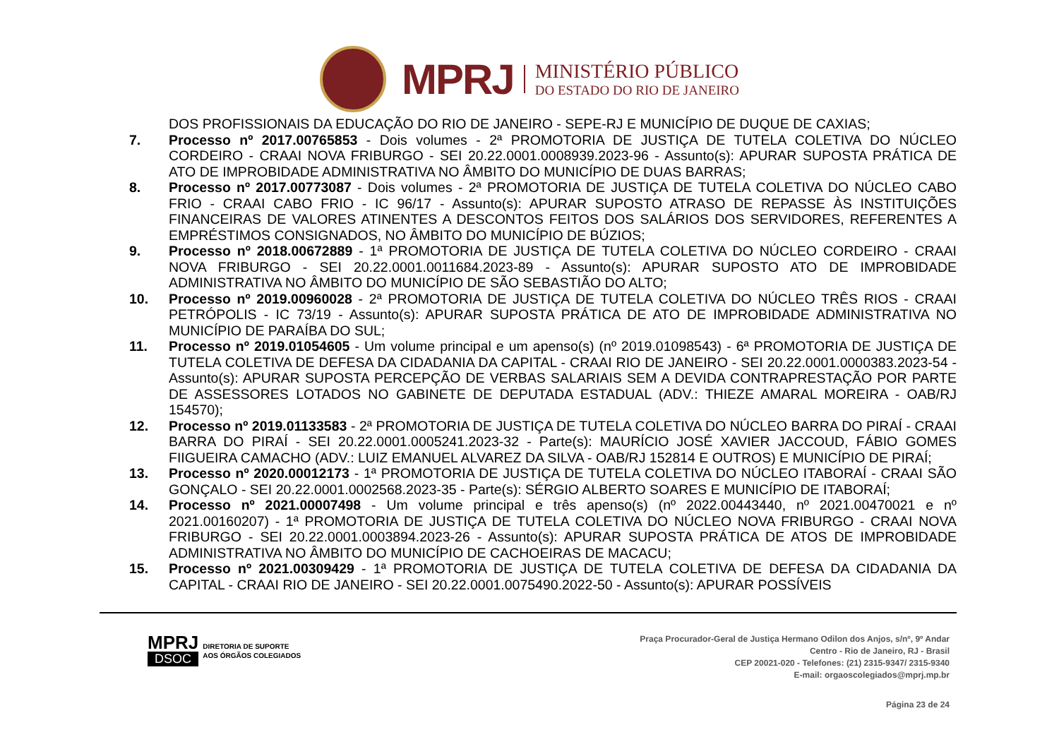MPRJ
MINISTÉRIO PÚBLICO
DO ESTADO DO RIO DE JANEIRO
DOS PROFISSIONAIS DA EDUCAÇÃO DO RIO DE JANEIRO - SEPE-RJ E MUNICÍPIO DE DUQUE DE CAXIAS;
7. Processo nº 2017.00765853 - Dois volumes - 2ª PROMOTORIA DE JUSTIÇA DE TUTELA COLETIVA DO NÚCLEO CORDEIRO - CRAAI NOVA FRIBURGO - SEI 20.22.0001.0008939.2023-96 - Assunto(s): APURAR SUPOSTA PRÁTICA DE ATO DE IMPROBIDADE ADMINISTRATIVA NO ÂMBITO DO MUNICÍPIO DE DUAS BARRAS;
8. Processo nº 2017.00773087 - Dois volumes - 2ª PROMOTORIA DE JUSTIÇA DE TUTELA COLETIVA DO NÚCLEO CABO FRIO - CRAAI CABO FRIO - IC 96/17 - Assunto(s): APURAR SUPOSTO ATRASO DE REPASSE ÀS INSTITUIÇÕES FINANCEIRAS DE VALORES ATINENTES A DESCONTOS FEITOS DOS SALÁRIOS DOS SERVIDORES, REFERENTES A EMPRÉSTIMOS CONSIGNADOS, NO ÂMBITO DO MUNICÍPIO DE BÚZIOS;
9. Processo nº 2018.00672889 - 1ª PROMOTORIA DE JUSTIÇA DE TUTELA COLETIVA DO NÚCLEO CORDEIRO - CRAAI NOVA FRIBURGO - SEI 20.22.0001.0011684.2023-89 - Assunto(s): APURAR SUPOSTO ATO DE IMPROBIDADE ADMINISTRATIVA NO ÂMBITO DO MUNICÍPIO DE SÃO SEBASTIÃO DO ALTO;
10. Processo nº 2019.00960028 - 2ª PROMOTORIA DE JUSTIÇA DE TUTELA COLETIVA DO NÚCLEO TRÊS RIOS - CRAAI PETRÓPOLIS - IC 73/19 - Assunto(s): APURAR SUPOSTA PRÁTICA DE ATO DE IMPROBIDADE ADMINISTRATIVA NO MUNICÍPIO DE PARAÍBA DO SUL;
11. Processo nº 2019.01054605 - Um volume principal e um apenso(s) (nº 2019.01098543) - 6ª PROMOTORIA DE JUSTIÇA DE TUTELA COLETIVA DE DEFESA DA CIDADANIA DA CAPITAL - CRAAI RIO DE JANEIRO - SEI 20.22.0001.0000383.2023-54 - Assunto(s): APURAR SUPOSTA PERCEPÇÃO DE VERBAS SALARIAIS SEM A DEVIDA CONTRAPRESTAÇÃO POR PARTE DE ASSESSORES LOTADOS NO GABINETE DE DEPUTADA ESTADUAL (ADV.: THIEZE AMARAL MOREIRA - OAB/RJ 154570);
12. Processo nº 2019.01133583 - 2ª PROMOTORIA DE JUSTIÇA DE TUTELA COLETIVA DO NÚCLEO BARRA DO PIRAÍ - CRAAI BARRA DO PIRAÍ - SEI 20.22.0001.0005241.2023-32 - Parte(s): MAURÍCIO JOSÉ XAVIER JACCOUD, FÁBIO GOMES FIIGUEIRA CAMACHO (ADV.: LUIZ EMANUEL ALVAREZ DA SILVA - OAB/RJ 152814 E OUTROS) E MUNICÍPIO DE PIRAÍ;
13. Processo nº 2020.00012173 - 1ª PROMOTORIA DE JUSTIÇA DE TUTELA COLETIVA DO NÚCLEO ITABORAÍ - CRAAI SÃO GONÇALO - SEI 20.22.0001.0002568.2023-35 - Parte(s): SÉRGIO ALBERTO SOARES E MUNICÍPIO DE ITABORAÍ;
14. Processo nº 2021.00007498 - Um volume principal e três apenso(s) (nº 2022.00443440, nº 2021.00470021 e nº 2021.00160207) - 1ª PROMOTORIA DE JUSTIÇA DE TUTELA COLETIVA DO NÚCLEO NOVA FRIBURGO - CRAAI NOVA FRIBURGO - SEI 20.22.0001.0003894.2023-26 - Assunto(s): APURAR SUPOSTA PRÁTICA DE ATOS DE IMPROBIDADE ADMINISTRATIVA NO ÂMBITO DO MUNICÍPIO DE CACHOEIRAS DE MACACU;
15. Processo nº 2021.00309429 - 1ª PROMOTORIA DE JUSTIÇA DE TUTELA COLETIVA DE DEFESA DA CIDADANIA DA CAPITAL - CRAAI RIO DE JANEIRO - SEI 20.22.0001.0075490.2022-50 - Assunto(s): APURAR POSSÍVEIS
MPRJ
DSOC
DIRETORIA DE SUPORTE
AOS ÓRGÃOS COLEGIADOS
Praça Procurador-Geral de Justiça Hermano Odilon dos Anjos, s/nº, 9º Andar
Centro - Rio de Janeiro, RJ - Brasil
CEP 20021-020 - Telefones: (21) 2315-9347/ 2315-9340
E-mail: orgaoscolegiados@mprj.mp.br
Página 23 de 24